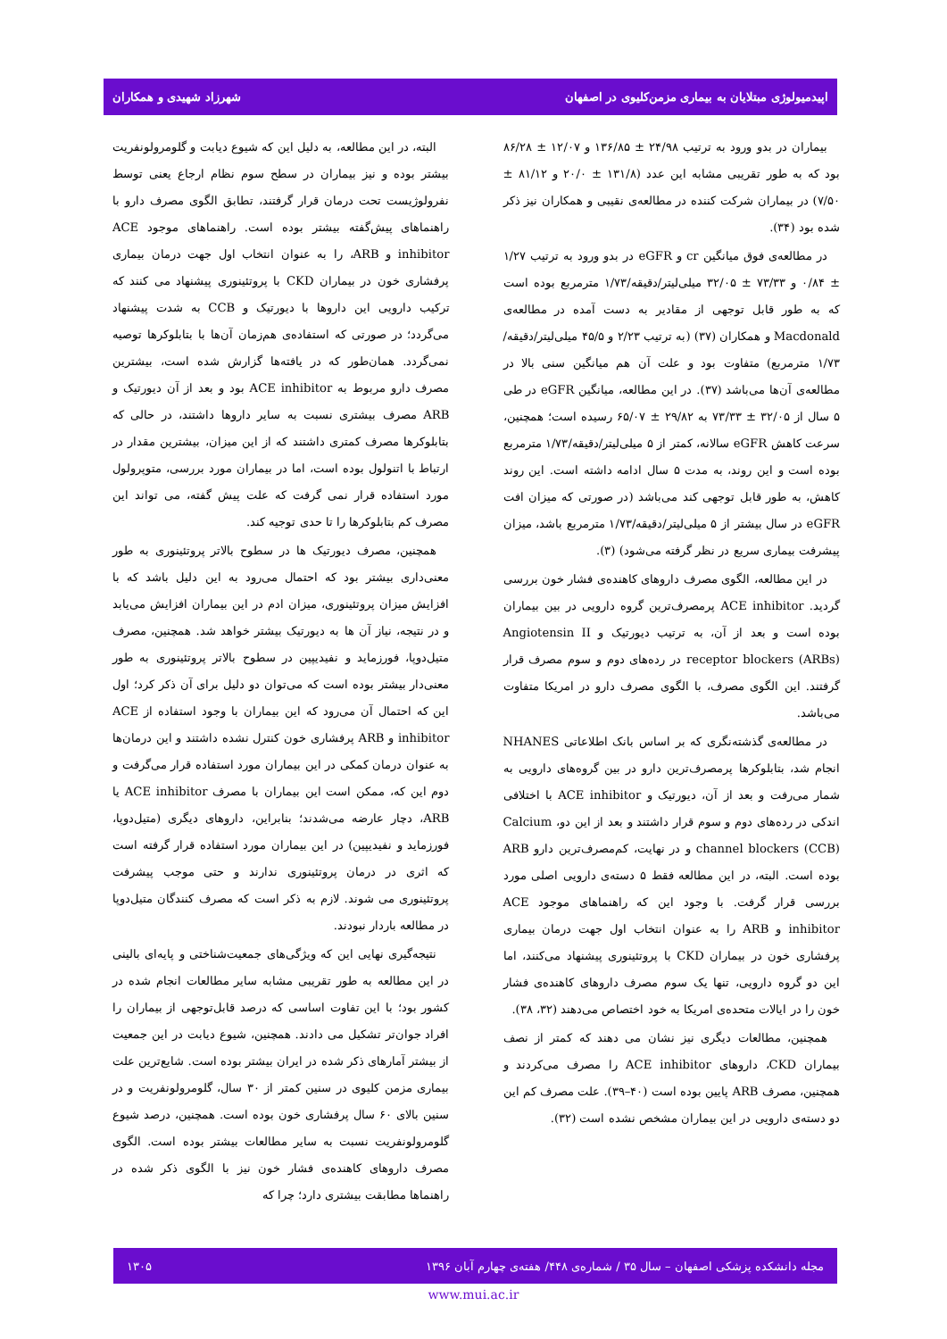اپیدمیولوژی مبتلایان به بیماری مزمن‌کلیوی در اصفهان شهرزاد شهیدی و همکاران
بیماران در بدو ورود به ترتیب ۲۴/۹۸ ± ۱۳۶/۸۵ و ۱۲/۰۷ ± ۸۶/۲۸ بود که به طور تقریبی مشابه این عدد (۱۳۱/۸ ± ۲۰/۰ و ۸۱/۱۲ ± ۷/۵۰) در بیماران شرکت کننده در مطالعه‌ی نقیبی و همکاران نیز ذکر شده بود (۳۴).
در مطالعه‌ی فوق میانگین cr و eGFR در بدو ورود به ترتیب ۱/۲۷ ± ۰/۸۴ و ۷۳/۳۳ ± ۳۲/۰۵ میلی‌لیتر/دقیقه/۱/۷۳ مترمربع بوده است که به طور قابل توجهی از مقادیر به دست آمده در مطالعه‌ی Macdonald و همکاران (۳۷) (به ترتیب ۲/۲۳ و ۴۵/۵ میلی‌لیتر/دقیقه/۱/۷۳ مترمربع) متفاوت بود و علت آن هم میانگین سنی بالا در مطالعه‌ی آن‌ها می‌باشد (۳۷). در این مطالعه، میانگین eGFR در طی ۵ سال از ۳۲/۰۵ ± ۷۳/۳۳ به ۲۹/۸۲ ± ۶۵/۰۷ رسیده است؛ همچنین، سرعت کاهش eGFR سالانه، کمتر از ۵ میلی‌لیتر/دقیقه/۱/۷۳ مترمربع بوده است و این روند، به مدت ۵ سال ادامه داشته است. این روند کاهش، به طور قابل توجهی کند می‌باشد (در صورتی که میزان افت eGFR در سال بیشتر از ۵ میلی‌لیتر/دقیقه/۱/۷۳ مترمربع باشد، میزان پیشرفت بیماری سریع در نظر گرفته می‌شود) (۳).
در این مطالعه، الگوی مصرف داروهای کاهنده‌ی فشار خون بررسی گردید. ACE inhibitor پرمصرف‌ترین گروه دارویی در بین بیماران بوده است و بعد از آن، به ترتیب دیورتیک و Angiotensin II receptor blockers (ARBs) در رده‌های دوم و سوم مصرف قرار گرفتند. این الگوی مصرف، با الگوی مصرف دارو در امریکا متفاوت می‌باشد.
در مطالعه‌ی گذشته‌نگری که بر اساس بانک اطلاعاتی NHANES انجام شد، بتابلوکرها پرمصرف‌ترین دارو در بین گروه‌های دارویی به شمار می‌رفت و بعد از آن، دیورتیک و ACE inhibitor با اختلافی اندکی در رده‌های دوم و سوم قرار داشتند و بعد از این دو، Calcium channel blockers (CCB) و در نهایت، کم‌مصرف‌ترین دارو ARB بوده است. البته، در این مطالعه فقط ۵ دسته‌ی دارویی اصلی مورد بررسی قرار گرفت. با وجود این که راهنماهای موجود ACE inhibitor و ARB را به عنوان انتخاب اول جهت درمان بیماری پرفشاری خون در بیماران CKD با پروتئینوری پیشنهاد می‌کنند، اما این دو گروه دارویی، تنها یک سوم مصرف داروهای کاهنده‌ی فشار خون را در ایالات متحده‌ی امریکا به خود اختصاص می‌دهند (۳۲، ۳۸).
همچنین، مطالعات دیگری نیز نشان می دهند که کمتر از نصف بیماران CKD، داروهای ACE inhibitor را مصرف می‌کردند و همچنین، مصرف ARB پایین بوده است (۴۰–۳۹). علت مصرف کم این دو دسته‌ی دارویی در این بیماران مشخص نشده است (۳۲).
البته، در این مطالعه، به دلیل این که شیوع دیابت و گلومرولونفریت بیشتر بوده و نیز بیماران در سطح سوم نظام ارجاع یعنی توسط نفرولوژیست تحت درمان قرار گرفتند، تطابق الگوی مصرف دارو با راهنماهای پیش‌گفته بیشتر بوده است. راهنماهای موجود ACE inhibitor و ARB، را به عنوان انتخاب اول جهت درمان بیماری پرفشاری خون در بیماران CKD با پروتئینوری پیشنهاد می کنند که ترکیب دارویی این داروها با دیورتیک و CCB به شدت پیشنهاد می‌گردد؛ در صورتی که استفاده‌ی هم‌زمان آن‌ها با بتابلوکرها توصیه نمی‌گردد. همان‌طور که در یافته‌ها گزارش شده است، بیشترین مصرف دارو مربوط به ACE inhibitor بود و بعد از آن دیورتیک و ARB مصرف بیشتری نسبت به سایر داروها داشتند، در حالی که بتابلوکرها مصرف کمتری داشتند که از این میزان، بیشترین مقدار در ارتباط با اتنولول بوده است، اما در بیماران مورد بررسی، متوپرولول مورد استفاده قرار نمی گرفت که علت پیش گفته، می تواند این مصرف کم بتابلوکرها را تا حدی توجیه کند.
همچنین، مصرف دیورتیک ها در سطوح بالاتر پروتئینوری به طور معنی‌داری بیشتر بود که احتمال می‌رود به این دلیل باشد که با افزایش میزان پروتئینوری، میزان ادم در این بیماران افزایش می‌یابد و در نتیجه، نیاز آن ها به دیورتیک بیشتر خواهد شد. همچنین، مصرف متیل‌دوپا، فورزماید و نفیدیپین در سطوح بالاتر پروتئینوری به طور معنی‌دار بیشتر بوده است که می‌توان دو دلیل برای آن ذکر کرد؛ اول این که احتمال آن می‌رود که این بیماران با وجود استفاده از ACE inhibitor و ARB پرفشاری خون کنترل نشده داشتند و این درمان‌ها به عنوان درمان کمکی در این بیماران مورد استفاده قرار می‌گرفت و دوم این که، ممکن است این بیماران با مصرف ACE inhibitor یا ARB، دچار عارضه می‌شدند؛ بنابراین، داروهای دیگری (متیل‌دوپا، فورزماید و نفیدیپین) در این بیماران مورد استفاده قرار گرفته است که اثری در درمان پروتئینوری ندارند و حتی موجب پیشرفت پروتئینوری می شوند. لازم به ذکر است که مصرف کنندگان متیل‌دوپا در مطالعه باردار نبودند.
نتیجه‌گیری نهایی این که ویژگی‌های جمعیت‌شناختی و پایه‌ای بالینی در این مطالعه به طور تقریبی مشابه سایر مطالعات انجام شده در کشور بود؛ با این تفاوت اساسی که درصد قابل‌توجهی از بیماران را افراد جوان‌تر تشکیل می دادند. همچنین، شیوع دیابت در این جمعیت از بیشتر آمارهای ذکر شده در ایران بیشتر بوده است. شایع‌ترین علت بیماری مزمن کلیوی در سنین کمتر از ۳۰ سال، گلومرولونفریت و در سنین بالای ۶۰ سال پرفشاری خون بوده است. همچنین، درصد شیوع گلومرولونفریت نسبت به سایر مطالعات بیشتر بوده است. الگوی مصرف داروهای کاهنده‌ی فشار خون نیز با الگوی ذکر شده در راهنماها مطابقت بیشتری دارد؛ چرا که
مجله دانشکده پزشکی اصفهان – سال ۳۵ / شماره‌ی ۴۴۸/ هفته‌ی چهارم آبان ۱۳۹۶ ۱۳۰۵
www.mui.ac.ir